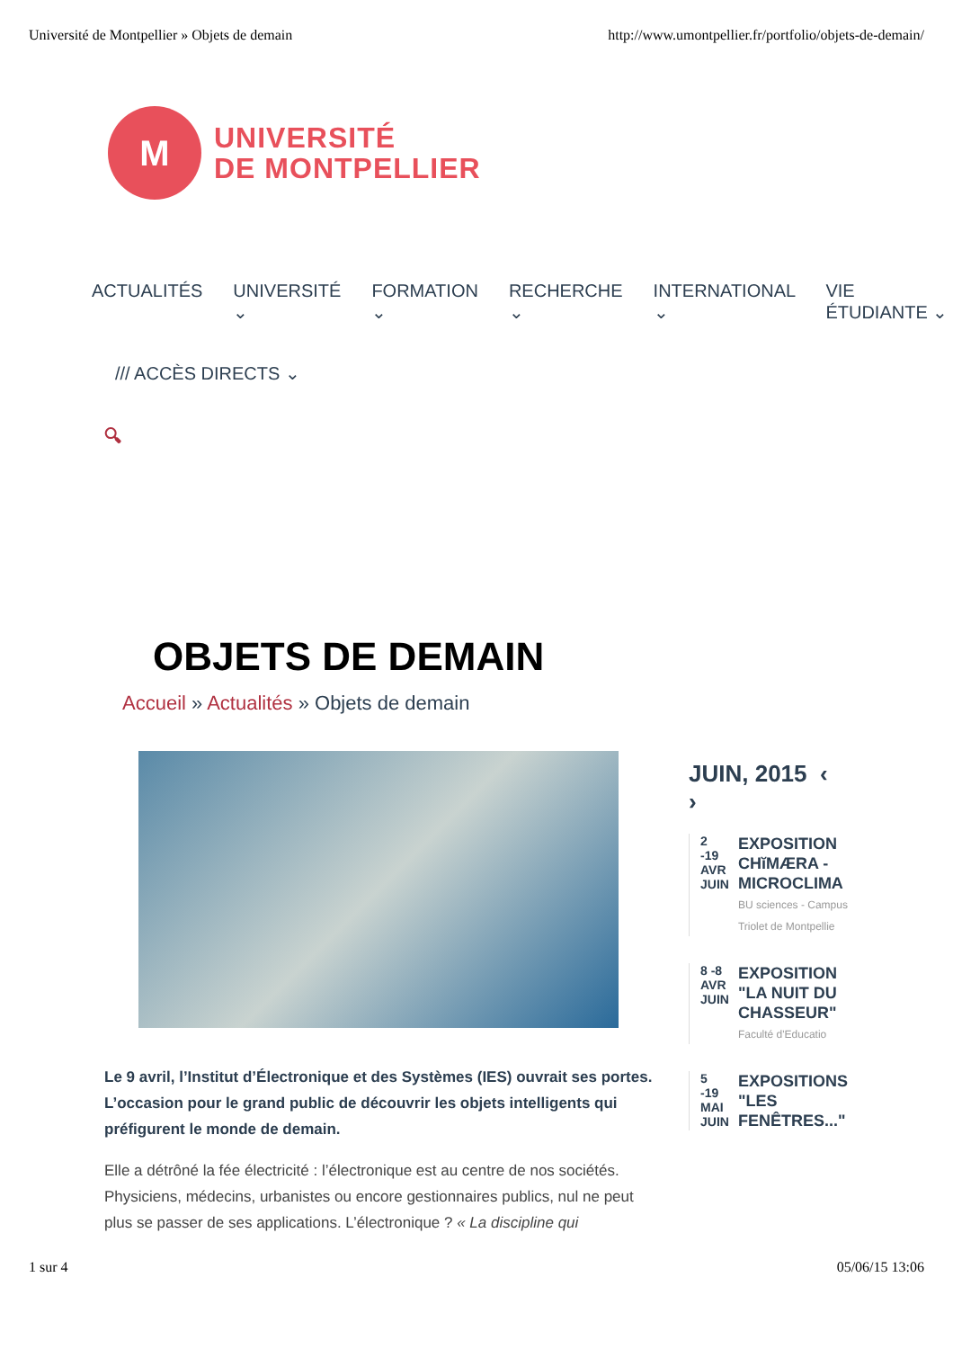Université de Montpellier » Objets de demain http://www.umontpellier.fr/portfolio/objets-de-demain/
M
UNIVERSITÉ
DE MONTPELLIER
ACTUALITÉS UNIVERSITÉ ⌄ FORMATION ⌄ RECHERCHE ⌄ INTERNATIONAL ⌄ VIE ÉTUDIANTE ⌄
/// ACCÈS DIRECTS ⌄
🔍︎
OBJETS DE DEMAIN
Accueil » Actualités » Objets de demain
Le 9 avril, l’Institut d’Électronique et des Systèmes (IES) ouvrait ses portes. L’occasion pour le grand public de découvrir les objets intelligents qui préfigurent le monde de demain.
Elle a détrôné la fée électricité : l’électronique est au centre de nos sociétés. Physiciens, médecins, urbanistes ou encore gestionnaires publics, nul ne peut plus se passer de ses applications. L’électronique ? « La discipline qui
JUIN, 2015 ‹
›
2 -19
AVR JUIN
EXPOSITION CHĭMÆRA - MICROCLIMA
BU sciences - Campus Triolet de Montpellie
8 -8
AVR JUIN
EXPOSITION "LA NUIT DU CHASSEUR"
Faculté d'Educatio
5 -19
MAI JUIN
EXPOSITIONS "LES FENÊTRES..."
1 sur 4 05/06/15 13:06